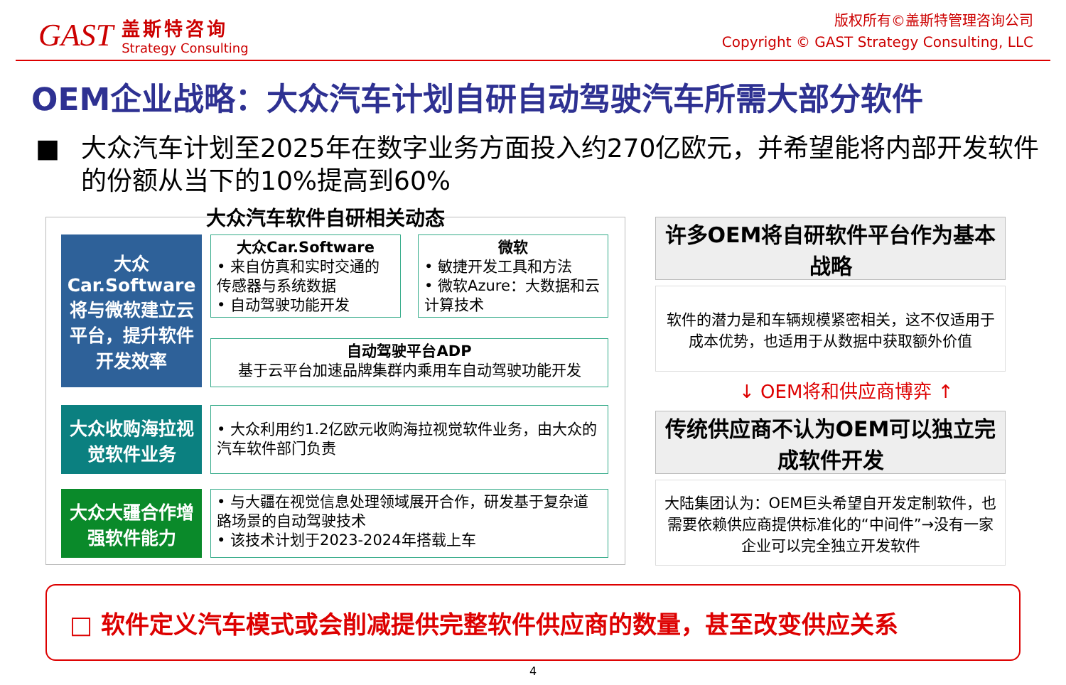GAST
盖斯特咨询
Strategy Consulting
版权所有©盖斯特管理咨询公司
Copyright © GAST Strategy Consulting, LLC
OEM企业战略：大众汽车计划自研自动驾驶汽车所需大部分软件
■ 大众汽车计划至2025年在数字业务方面投入约270亿欧元，并希望能将内部开发软件的份额从当下的10%提高到60%
大众汽车软件自研相关动态
大众Car.Software将与微软建立云平台，提升软件开发效率
大众Car.Software
• 来自仿真和实时交通的传感器与系统数据
• 自动驾驶功能开发
微软
• 敏捷开发工具和方法
• 微软Azure：大数据和云计算技术
自动驾驶平台ADP
基于云平台加速品牌集群内乘用车自动驾驶功能开发
大众收购海拉视觉软件业务
• 大众利用约1.2亿欧元收购海拉视觉软件业务，由大众的汽车软件部门负责
大众大疆合作增强软件能力
• 与大疆在视觉信息处理领域展开合作，研发基于复杂道路场景的自动驾驶技术
• 该技术计划于2023-2024年搭载上车
许多OEM将自研软件平台作为基本战略
软件的潜力是和车辆规模紧密相关，这不仅适用于成本优势，也适用于从数据中获取额外价值
↓ OEM将和供应商博弈 ↑
传统供应商不认为OEM可以独立完成软件开发
大陆集团认为：OEM巨头希望自开发定制软件，也需要依赖供应商提供标准化的“中间件”→没有一家企业可以完全独立开发软件
□ 软件定义汽车模式或会削减提供完整软件供应商的数量，甚至改变供应关系
4